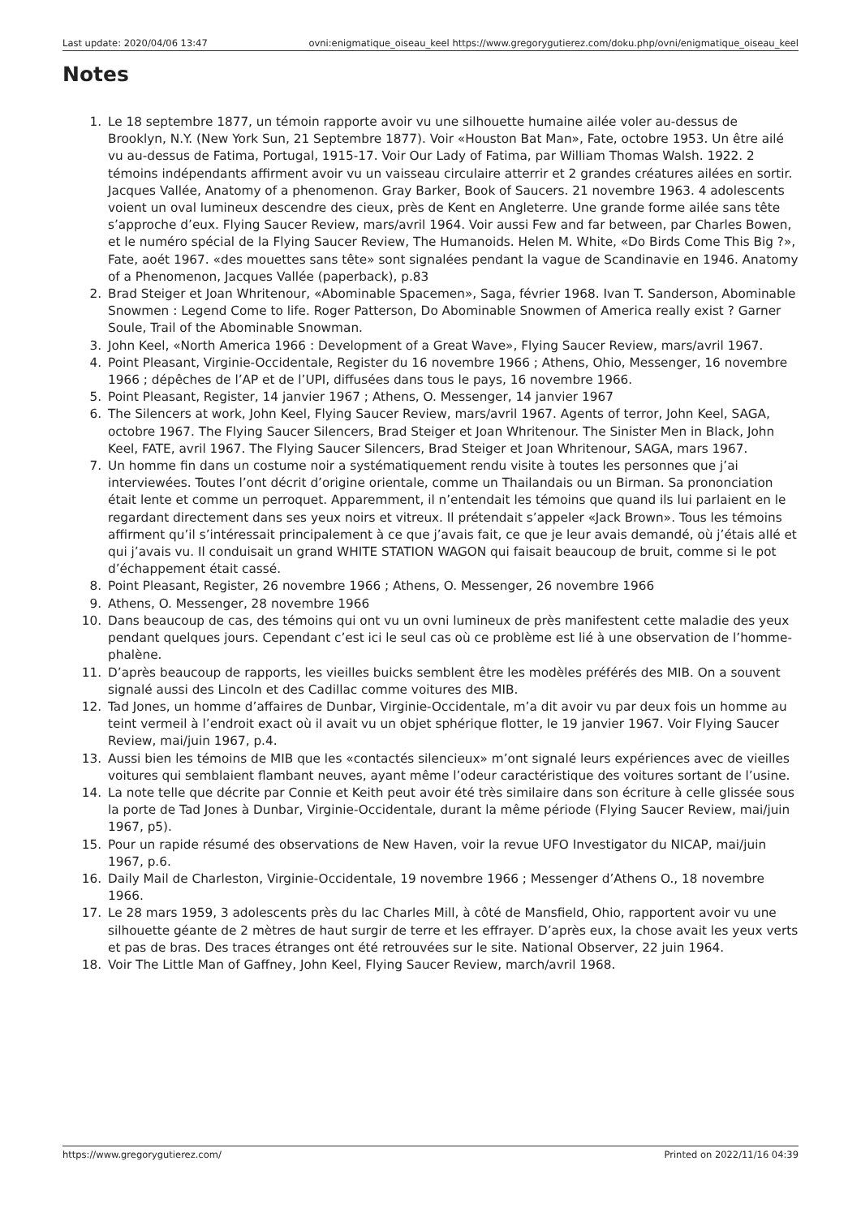Last update: 2020/04/06 13:47 ovni:enigmatique_oiseau_keel https://www.gregorygutierez.com/doku.php/ovni/enigmatique_oiseau_keel
Notes
1. Le 18 septembre 1877, un témoin rapporte avoir vu une silhouette humaine ailée voler au-dessus de Brooklyn, N.Y. (New York Sun, 21 Septembre 1877). Voir «Houston Bat Man», Fate, octobre 1953. Un être ailé vu au-dessus de Fatima, Portugal, 1915-17. Voir Our Lady of Fatima, par William Thomas Walsh. 1922. 2 témoins indépendants affirment avoir vu un vaisseau circulaire atterrir et 2 grandes créatures ailées en sortir. Jacques Vallée, Anatomy of a phenomenon. Gray Barker, Book of Saucers. 21 novembre 1963. 4 adolescents voient un oval lumineux descendre des cieux, près de Kent en Angleterre. Une grande forme ailée sans tête s’approche d’eux. Flying Saucer Review, mars/avril 1964. Voir aussi Few and far between, par Charles Bowen, et le numéro spécial de la Flying Saucer Review, The Humanoids. Helen M. White, «Do Birds Come This Big ?», Fate, aoét 1967. «des mouettes sans tête» sont signalées pendant la vague de Scandinavie en 1946. Anatomy of a Phenomenon, Jacques Vallée (paperback), p.83
2. Brad Steiger et Joan Whritenour, «Abominable Spacemen», Saga, février 1968. Ivan T. Sanderson, Abominable Snowmen : Legend Come to life. Roger Patterson, Do Abominable Snowmen of America really exist ? Garner Soule, Trail of the Abominable Snowman.
3. John Keel, «North America 1966 : Development of a Great Wave», Flying Saucer Review, mars/avril 1967.
4. Point Pleasant, Virginie-Occidentale, Register du 16 novembre 1966 ; Athens, Ohio, Messenger, 16 novembre 1966 ; dépêches de l’AP et de l’UPI, diffusées dans tous le pays, 16 novembre 1966.
5. Point Pleasant, Register, 14 janvier 1967 ; Athens, O. Messenger, 14 janvier 1967
6. The Silencers at work, John Keel, Flying Saucer Review, mars/avril 1967. Agents of terror, John Keel, SAGA, octobre 1967. The Flying Saucer Silencers, Brad Steiger et Joan Whritenour. The Sinister Men in Black, John Keel, FATE, avril 1967. The Flying Saucer Silencers, Brad Steiger et Joan Whritenour, SAGA, mars 1967.
7. Un homme fin dans un costume noir a systématiquement rendu visite à toutes les personnes que j’ai interviewées. Toutes l’ont décrit d’origine orientale, comme un Thailandais ou un Birman. Sa prononciation était lente et comme un perroquet. Apparemment, il n’entendait les témoins que quand ils lui parlaient en le regardant directement dans ses yeux noirs et vitreux. Il prétendait s’appeler «Jack Brown». Tous les témoins affirment qu’il s’intéressait principalement à ce que j’avais fait, ce que je leur avais demandé, où j’étais allé et qui j’avais vu. Il conduisait un grand WHITE STATION WAGON qui faisait beaucoup de bruit, comme si le pot d’échappement était cassé.
8. Point Pleasant, Register, 26 novembre 1966 ; Athens, O. Messenger, 26 novembre 1966
9. Athens, O. Messenger, 28 novembre 1966
10. Dans beaucoup de cas, des témoins qui ont vu un ovni lumineux de près manifestent cette maladie des yeux pendant quelques jours. Cependant c’est ici le seul cas où ce problème est lié à une observation de l’homme-phalène.
11. D’après beaucoup de rapports, les vieilles buicks semblent être les modèles préférés des MIB. On a souvent signalé aussi des Lincoln et des Cadillac comme voitures des MIB.
12. Tad Jones, un homme d’affaires de Dunbar, Virginie-Occidentale, m’a dit avoir vu par deux fois un homme au teint vermeil à l’endroit exact où il avait vu un objet sphérique flotter, le 19 janvier 1967. Voir Flying Saucer Review, mai/juin 1967, p.4.
13. Aussi bien les témoins de MIB que les «contactés silencieux» m’ont signalé leurs expériences avec de vieilles voitures qui semblaient flambant neuves, ayant même l’odeur caractéristique des voitures sortant de l’usine.
14. La note telle que décrite par Connie et Keith peut avoir été très similaire dans son écriture à celle glissée sous la porte de Tad Jones à Dunbar, Virginie-Occidentale, durant la même période (Flying Saucer Review, mai/juin 1967, p5).
15. Pour un rapide résumé des observations de New Haven, voir la revue UFO Investigator du NICAP, mai/juin 1967, p.6.
16. Daily Mail de Charleston, Virginie-Occidentale, 19 novembre 1966 ; Messenger d’Athens O., 18 novembre 1966.
17. Le 28 mars 1959, 3 adolescents près du lac Charles Mill, à côté de Mansfield, Ohio, rapportent avoir vu une silhouette géante de 2 mètres de haut surgir de terre et les effrayer. D’après eux, la chose avait les yeux verts et pas de bras. Des traces étranges ont été retrouvées sur le site. National Observer, 22 juin 1964.
18. Voir The Little Man of Gaffney, John Keel, Flying Saucer Review, march/avril 1968.
https://www.gregorygutierez.com/ Printed on 2022/11/16 04:39